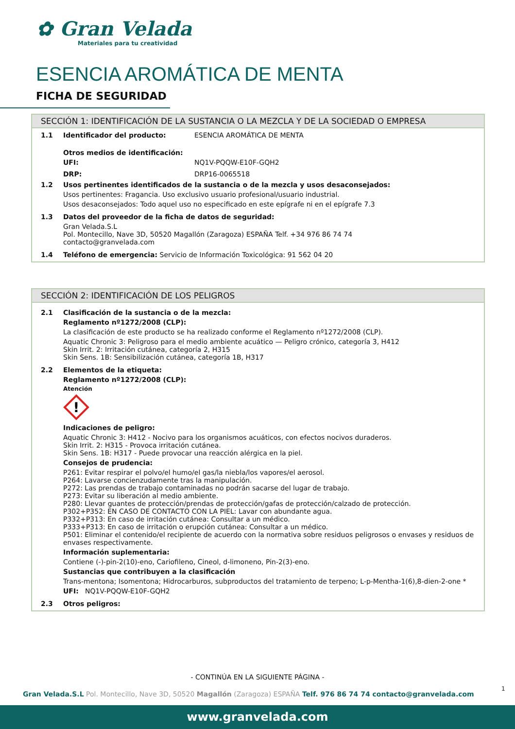✿ Gran Velada
Materiales para tu creatividad
ESENCIA AROMÁTICA DE MENTA
FICHA DE SEGURIDAD
SECCIÓN 1: IDENTIFICACIÓN DE LA SUSTANCIA O LA MEZCLA Y DE LA SOCIEDAD O EMPRESA
1.1 Identificador del producto: ESENCIA AROMÁTICA DE MENTA
Otros medios de identificación:
UFI: NQ1V-PQQW-E10F-GQH2
DRP: DRP16-0065518
1.2 Usos pertinentes identificados de la sustancia o de la mezcla y usos desaconsejados:
Usos pertinentes: Fragancia. Uso exclusivo usuario profesional/usuario industrial.
Usos desaconsejados: Todo aquel uso no especificado en este epígrafe ni en el epígrafe 7.3
1.3 Datos del proveedor de la ficha de datos de seguridad:
Gran Velada.S.L
Pol. Montecillo, Nave 3D, 50520 Magallón (Zaragoza) ESPAÑA Telf. +34 976 86 74 74
contacto@granvelada.com
1.4 Teléfono de emergencia: Servicio de Información Toxicológica: 91 562 04 20
SECCIÓN 2: IDENTIFICACIÓN DE LOS PELIGROS
2.1 Clasificación de la sustancia o de la mezcla:
Reglamento nº1272/2008 (CLP):
La clasificación de este producto se ha realizado conforme el Reglamento nº1272/2008 (CLP).
Aquatic Chronic 3: Peligroso para el medio ambiente acuático — Peligro crónico, categoría 3, H412
Skin Irrit. 2: Irritación cutánea, categoría 2, H315
Skin Sens. 1B: Sensibilización cutánea, categoría 1B, H317
2.2 Elementos de la etiqueta:
Reglamento nº1272/2008 (CLP):
Atención
!
Indicaciones de peligro:
Aquatic Chronic 3: H412 - Nocivo para los organismos acuáticos, con efectos nocivos duraderos.
Skin Irrit. 2: H315 - Provoca irritación cutánea.
Skin Sens. 1B: H317 - Puede provocar una reacción alérgica en la piel.
Consejos de prudencia:
P261: Evitar respirar el polvo/el humo/el gas/la niebla/los vapores/el aerosol.
P264: Lavarse concienzudamente tras la manipulación.
P272: Las prendas de trabajo contaminadas no podrán sacarse del lugar de trabajo.
P273: Evitar su liberación al medio ambiente.
P280: Llevar guantes de protección/prendas de protección/gafas de protección/calzado de protección.
P302+P352: EN CASO DE CONTACTO CON LA PIEL: Lavar con abundante agua.
P332+P313: En caso de irritación cutánea: Consultar a un médico.
P333+P313: En caso de irritación o erupción cutánea: Consultar a un médico.
P501: Eliminar el contenido/el recipiente de acuerdo con la normativa sobre residuos peligrosos o envases y residuos de envases respectivamente.
Información suplementaria:
Contiene (-)-pin-2(10)-eno, Cariofileno, Cineol, d-limoneno, Pin-2(3)-eno.
Sustancias que contribuyen a la clasificación
Trans-mentona; Isomentona; Hidrocarburos, subproductos del tratamiento de terpeno; L-p-Mentha-1(6),8-dien-2-one *
UFI: NQ1V-PQQW-E10F-GQH2
2.3 Otros peligros:
- CONTINÚA EN LA SIGUIENTE PÁGINA -
1
Gran Velada.S.L Pol. Montecillo, Nave 3D, 50520 Magallón (Zaragoza) ESPAÑA Telf. 976 86 74 74 contacto@granvelada.com
www.granvelada.com